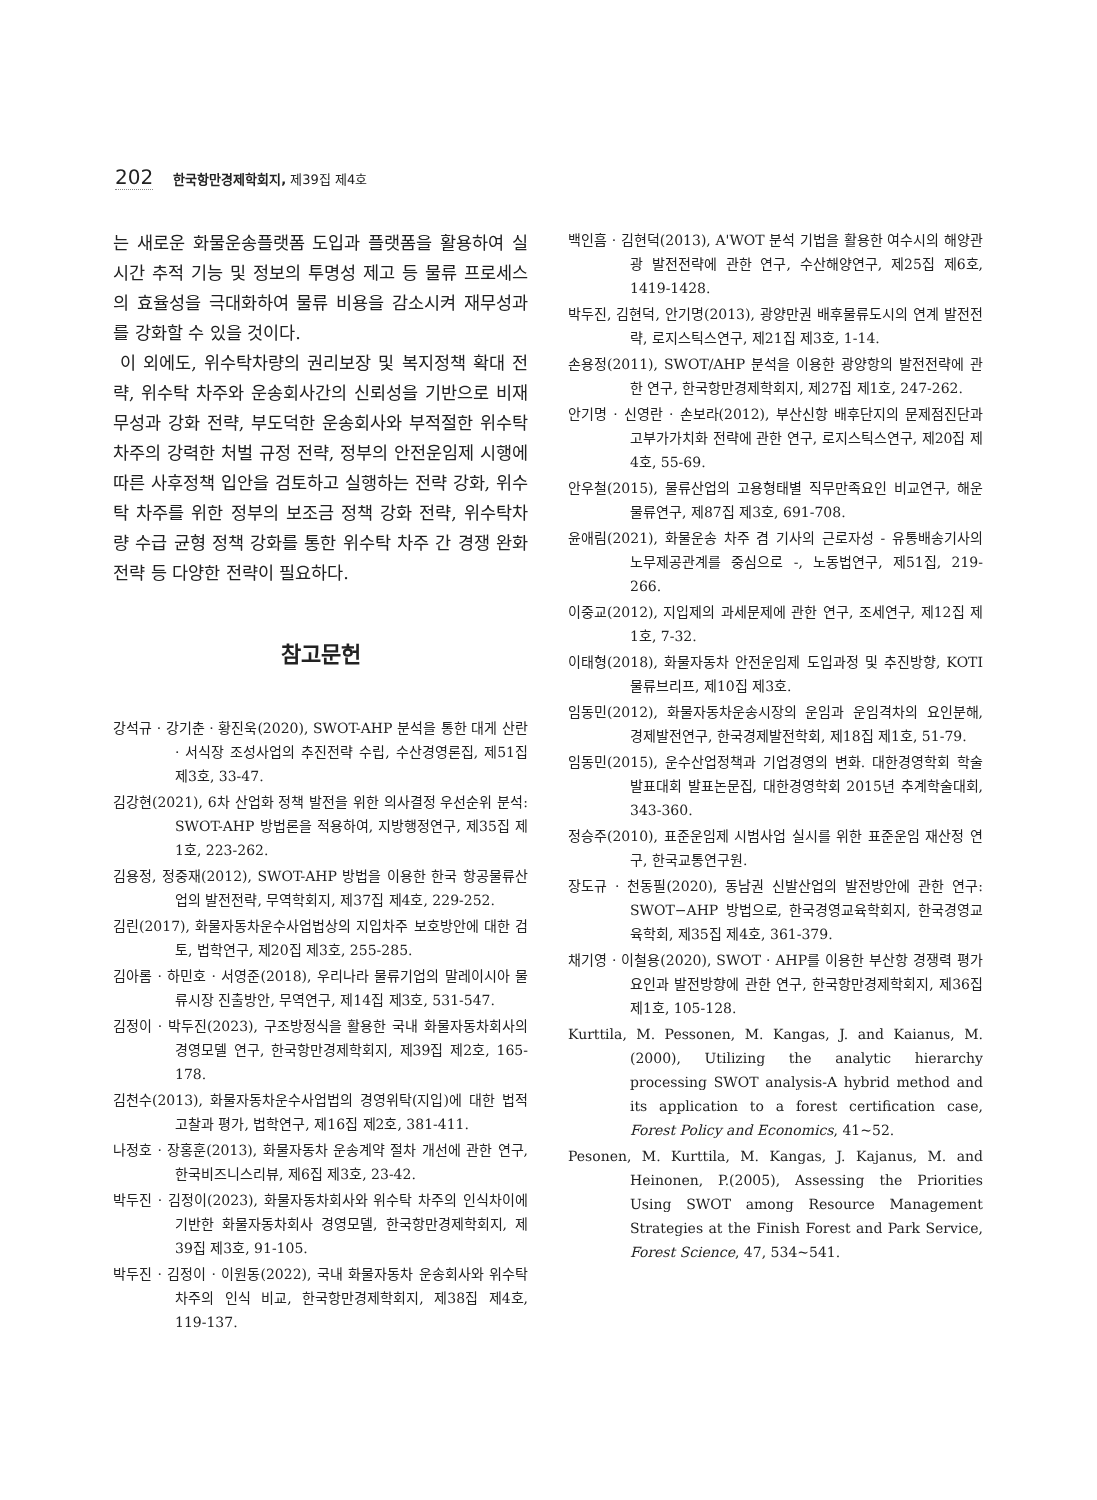202 한국항만경제학회지, 제39집 제4호
는 새로운 화물운송플랫폼 도입과 플랫폼을 활용하여 실시간 추적 기능 및 정보의 투명성 제고 등 물류 프로세스의 효율성을 극대화하여 물류 비용을 감소시켜 재무성과를 강화할 수 있을 것이다.
이 외에도, 위수탁차량의 권리보장 및 복지정책 확대 전략, 위수탁 차주와 운송회사간의 신뢰성을 기반으로 비재무성과 강화 전략, 부도덕한 운송회사와 부적절한 위수탁 차주의 강력한 처벌 규정 전략, 정부의 안전운임제 시행에 따른 사후정책 입안을 검토하고 실행하는 전략 강화, 위수탁 차주를 위한 정부의 보조금 정책 강화 전략, 위수탁차량 수급 균형 정책 강화를 통한 위수탁 차주 간 경쟁 완화 전략 등 다양한 전략이 필요하다.
참고문헌
강석규 · 강기춘 · 황진욱(2020), SWOT-AHP 분석을 통한 대게 산란 · 서식장 조성사업의 추진전략 수립, 수산경영론집, 제51집 제3호, 33-47.
김강현(2021), 6차 산업화 정책 발전을 위한 의사결정 우선순위 분석: SWOT-AHP 방법론을 적용하여, 지방행정연구, 제35집 제1호, 223-262.
김용정, 정중재(2012), SWOT-AHP 방법을 이용한 한국 항공물류산업의 발전전략, 무역학회지, 제37집 제4호, 229-252.
김린(2017), 화물자동차운수사업법상의 지입차주 보호방안에 대한 검토, 법학연구, 제20집 제3호, 255-285.
김아롬 · 하민호 · 서영준(2018), 우리나라 물류기업의 말레이시아 물류시장 진출방안, 무역연구, 제14집 제3호, 531-547.
김정이 · 박두진(2023), 구조방정식을 활용한 국내 화물자동차회사의 경영모델 연구, 한국항만경제학회지, 제39집 제2호, 165-178.
김천수(2013), 화물자동차운수사업법의 경영위탁(지입)에 대한 법적 고찰과 평가, 법학연구, 제16집 제2호, 381-411.
나정호 · 장홍훈(2013), 화물자동차 운송계약 절차 개선에 관한 연구, 한국비즈니스리뷰, 제6집 제3호, 23-42.
박두진 · 김정이(2023), 화물자동차회사와 위수탁 차주의 인식차이에 기반한 화물자동차회사 경영모델, 한국항만경제학회지, 제39집 제3호, 91-105.
박두진 · 김정이 · 이원동(2022), 국내 화물자동차 운송회사와 위수탁 차주의 인식 비교, 한국항만경제학회지, 제38집 제4호, 119-137.
백인흠 · 김현덕(2013), A'WOT 분석 기법을 활용한 여수시의 해양관광 발전전략에 관한 연구, 수산해양연구, 제25집 제6호, 1419-1428.
박두진, 김현덕, 안기명(2013), 광양만권 배후물류도시의 연계 발전전략, 로지스틱스연구, 제21집 제3호, 1-14.
손용정(2011), SWOT/AHP 분석을 이용한 광양항의 발전전략에 관한 연구, 한국항만경제학회지, 제27집 제1호, 247-262.
안기명 · 신영란 · 손보라(2012), 부산신항 배후단지의 문제점진단과 고부가가치화 전략에 관한 연구, 로지스틱스연구, 제20집 제4호, 55-69.
안우철(2015), 물류산업의 고용형태별 직무만족요인 비교연구, 해운물류연구, 제87집 제3호, 691-708.
윤애림(2021), 화물운송 차주 겸 기사의 근로자성 - 유통배송기사의 노무제공관계를 중심으로 -, 노동법연구, 제51집, 219-266.
이중교(2012), 지입제의 과세문제에 관한 연구, 조세연구, 제12집 제1호, 7-32.
이태형(2018), 화물자동차 안전운임제 도입과정 및 추진방향, KOTI 물류브리프, 제10집 제3호.
임동민(2012), 화물자동차운송시장의 운임과 운임격차의 요인분해, 경제발전연구, 한국경제발전학회, 제18집 제1호, 51-79.
임동민(2015), 운수산업정책과 기업경영의 변화. 대한경영학회 학술발표대회 발표논문집, 대한경영학회 2015년 추계학술대회, 343-360.
정승주(2010), 표준운임제 시범사업 실시를 위한 표준운임 재산정 연구, 한국교통연구원.
장도규 · 천동필(2020), 동남권 신발산업의 발전방안에 관한 연구: SWOT−AHP 방법으로, 한국경영교육학회지, 한국경영교육학회, 제35집 제4호, 361-379.
채기영 · 이철용(2020), SWOT · AHP를 이용한 부산항 경쟁력 평가요인과 발전방향에 관한 연구, 한국항만경제학회지, 제36집 제1호, 105-128.
Kurttila, M. Pessonen, M. Kangas, J. and Kaianus, M.(2000), Utilizing the analytic hierarchy processing SWOT analysis-A hybrid method and its application to a forest certification case, Forest Policy and Economics, 41~52.
Pesonen, M. Kurttila, M. Kangas, J. Kajanus, M. and Heinonen, P.(2005), Assessing the Priorities Using SWOT among Resource Management Strategies at the Finish Forest and Park Service, Forest Science, 47, 534~541.